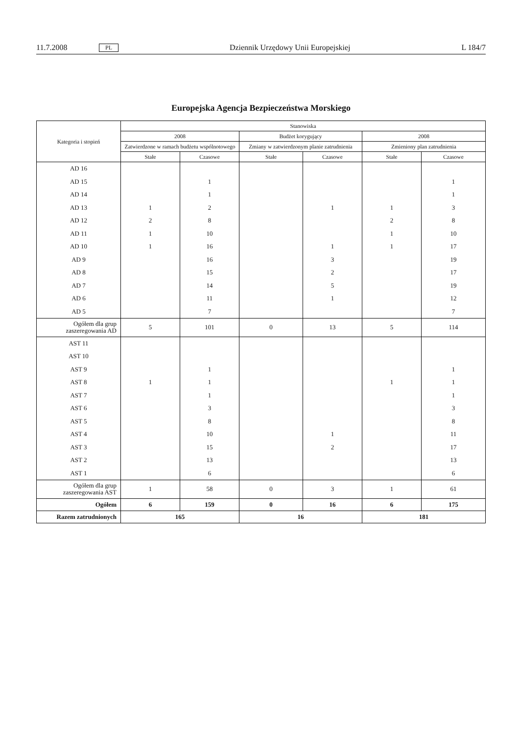11.7.2008 PL Dziennik Urzędowy Unii Europejskiej L 184/7
Europejska Agencja Bezpieczeństwa Morskiego
| Kategoria i stopień | Stanowiska | | | | | |
| --- | --- | --- | --- | --- | --- | --- |
| | 2008 | | Budżet korygujący | | 2008 | |
| | Zatwierdzone w ramach budżetu wspólnotowego | | Zmiany w zatwierdzonym planie zatrudnienia | | Zmieniony plan zatrudnienia | |
| | Stałe | Czasowe | Stałe | Czasowe | Stałe | Czasowe |
| AD 16 | | | | | | |
| AD 15 | | 1 | | | | 1 |
| AD 14 | | 1 | | | | 1 |
| AD 13 | 1 | 2 | | 1 | 1 | 3 |
| AD 12 | 2 | 8 | | | 2 | 8 |
| AD 11 | 1 | 10 | | | 1 | 10 |
| AD 10 | 1 | 16 | | 1 | 1 | 17 |
| AD 9 | | 16 | | 3 | | 19 |
| AD 8 | | 15 | | 2 | | 17 |
| AD 7 | | 14 | | 5 | | 19 |
| AD 6 | | 11 | | 1 | | 12 |
| AD 5 | | 7 | | | | 7 |
| Ogółem dla grup zaszeregowania AD | 5 | 101 | 0 | 13 | 5 | 114 |
| AST 11 | | | | | | |
| AST 10 | | | | | | |
| AST 9 | | 1 | | | | 1 |
| AST 8 | 1 | 1 | | | 1 | 1 |
| AST 7 | | 1 | | | | 1 |
| AST 6 | | 3 | | | | 3 |
| AST 5 | | 8 | | | | 8 |
| AST 4 | | 10 | | 1 | | 11 |
| AST 3 | | 15 | | 2 | | 17 |
| AST 2 | | 13 | | | | 13 |
| AST 1 | | 6 | | | | 6 |
| Ogółem dla grup zaszeregowania AST | 1 | 58 | 0 | 3 | 1 | 61 |
| Ogółem | 6 | 159 | 0 | 16 | 6 | 175 |
| Razem zatrudnionych | 165 | | 16 | | 181 | |